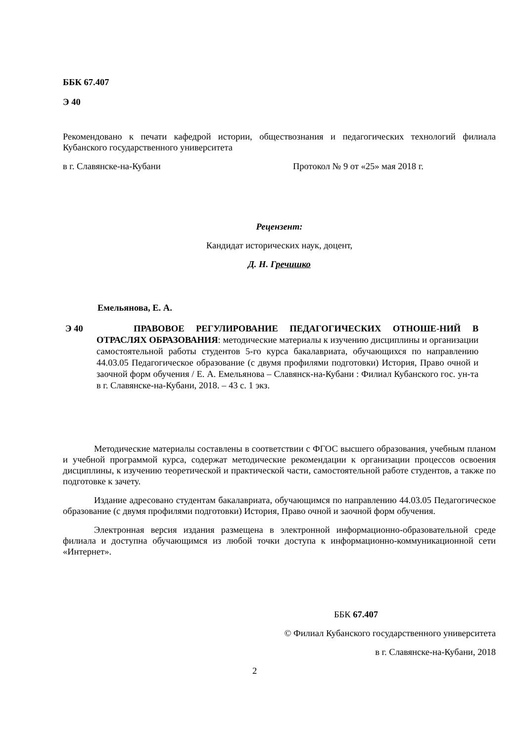ББК 67.407
Э 40
Рекомендовано к печати кафедрой истории, обществознания и педагогических технологий филиала Кубанского государственного университета
в г. Славянске-на-Кубани Протокол № 9 от «25» мая 2018 г.
Рецензент:
Кандидат исторических наук, доцент,
Д. Н. Гречишко
Емельянова, Е. А.
Э 40
ПРАВОВОЕ РЕГУЛИРОВАНИЕ ПЕДАГОГИЧЕСКИХ ОТНОШЕ-НИЙ В ОТРАСЛЯХ ОБРАЗОВАНИЯ: методические материалы к изучению дисциплины и организации самостоятельной работы студентов 5-го курса бакалавриата, обучающихся по направлению 44.03.05 Педагогическое образование (с двумя профилями подготовки) История, Право очной и заочной форм обучения / Е. А. Емельянова – Славянск-на-Кубани : Филиал Кубанского гос. ун-та в г. Славянске-на-Кубани, 2018. – 43 с. 1 экз.
Методические материалы составлены в соответствии с ФГОС высшего образования, учебным планом и учебной программой курса, содержат методические рекомендации к организации процессов освоения дисциплины, к изучению теоретической и практической части, самостоятельной работе студентов, а также по подготовке к зачету.
Издание адресовано студентам бакалавриата, обучающимся по направлению 44.03.05 Педагогическое образование (с двумя профилями подготовки) История, Право очной и заочной форм обучения.
Электронная версия издания размещена в электронной информационно-образовательной среде филиала и доступна обучающимся из любой точки доступа к информационно-коммуникационной сети «Интернет».
ББК 67.407
© Филиал Кубанского государственного университета
в г. Славянске-на-Кубани, 2018
2